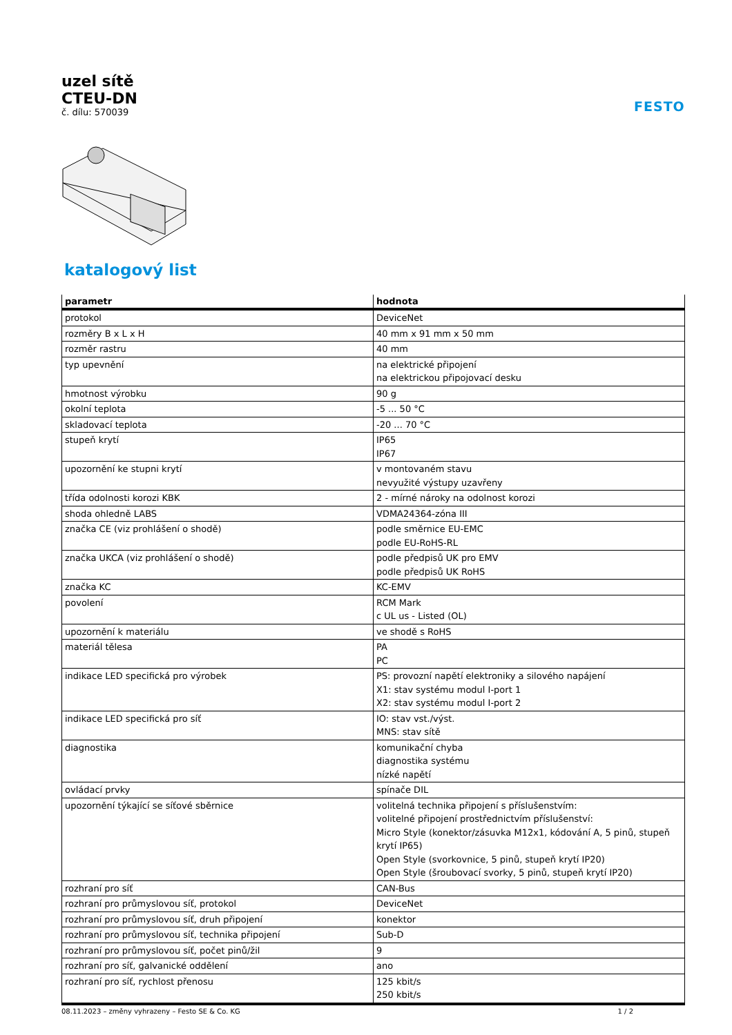uzel sítě
CTEU-DN
č. dílu: 570039
FESTO
katalogový list
| parametr | hodnota |
| --- | --- |
| protokol | DeviceNet |
| rozměry B x L x H | 40 mm x 91 mm x 50 mm |
| rozměr rastru | 40 mm |
| typ upevnění | na elektrické připojení na elektrickou připojovací desku |
| hmotnost výrobku | 90 g |
| okolní teplota | -5 ... 50 °C |
| skladovací teplota | -20 ... 70 °C |
| stupeň krytí | IP65 IP67 |
| upozornění ke stupni krytí | v montovaném stavu nevyužité výstupy uzavřeny |
| třída odolnosti korozi KBK | 2 - mírné nároky na odolnost korozi |
| shoda ohledně LABS | VDMA24364-zóna III |
| značka CE (viz prohlášení o shodě) | podle směrnice EU-EMC podle EU-RoHS-RL |
| značka UKCA (viz prohlášení o shodě) | podle předpisů UK pro EMV podle předpisů UK RoHS |
| značka KC | KC-EMV |
| povolení | RCM Mark c UL us - Listed (OL) |
| upozornění k materiálu | ve shodě s RoHS |
| materiál tělesa | PA PC |
| indikace LED specifická pro výrobek | PS: provozní napětí elektroniky a silového napájení X1: stav systému modul I-port 1 X2: stav systému modul I-port 2 |
| indikace LED specifická pro síť | IO: stav vst./výst. MNS: stav sítě |
| diagnostika | komunikační chyba diagnostika systému nízké napětí |
| ovládací prvky | spínače DIL |
| upozornění týkající se síťové sběrnice | volitelná technika připojení s příslušenstvím: volitelné připojení prostřednictvím příslušenství: Micro Style (konektor/zásuvka M12x1, kódování A, 5 pinů, stupeň krytí IP65) Open Style (svorkovnice, 5 pinů, stupeň krytí IP20) Open Style (šroubovací svorky, 5 pinů, stupeň krytí IP20) |
| rozhraní pro síť | CAN-Bus |
| rozhraní pro průmyslovou síť, protokol | DeviceNet |
| rozhraní pro průmyslovou síť, druh připojení | konektor |
| rozhraní pro průmyslovou síť, technika připojení | Sub-D |
| rozhraní pro průmyslovou síť, počet pinů/žil | 9 |
| rozhraní pro síť, galvanické oddělení | ano |
| rozhraní pro síť, rychlost přenosu | 125 kbit/s 250 kbit/s |
08.11.2023 – změny vyhrazeny – Festo SE & Co. KG 1 / 2